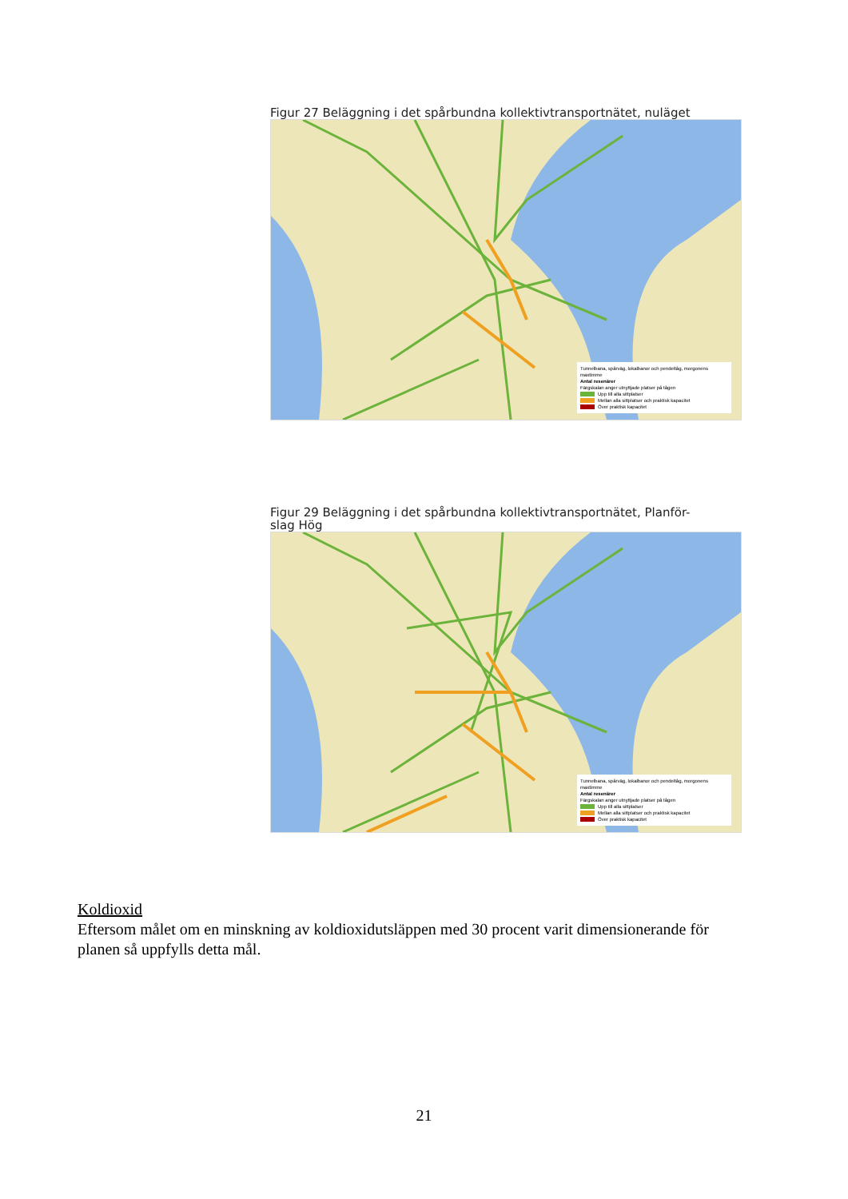Figur 27 Beläggning i det spårbundna kollektivtransportnätet, nuläget
Tunnelbana, spårväg, lokalbanor och pendeltåg, morgonens maxtimme
Antal resenärer
Färgskalan anger utnyttjade platser på tågen
Upp till alla sittplatser
Mellan alla sittplatser och praktisk kapacitet
Över praktisk kapacitet
Figur 29 Beläggning i det spårbundna kollektivtransportnätet, Planför-
slag Hög
Tunnelbana, spårväg, lokalbanor och pendeltåg, morgonens maxtimme
Antal resenärer
Färgskalan anger utnyttjade platser på tågen
Upp till alla sittplatser
Mellan alla sittplatser och praktisk kapacitet
Över praktisk kapacitet
Koldioxid
Eftersom målet om en minskning av koldioxidutsläppen med 30 procent varit dimensionerande för planen så uppfylls detta mål.
21